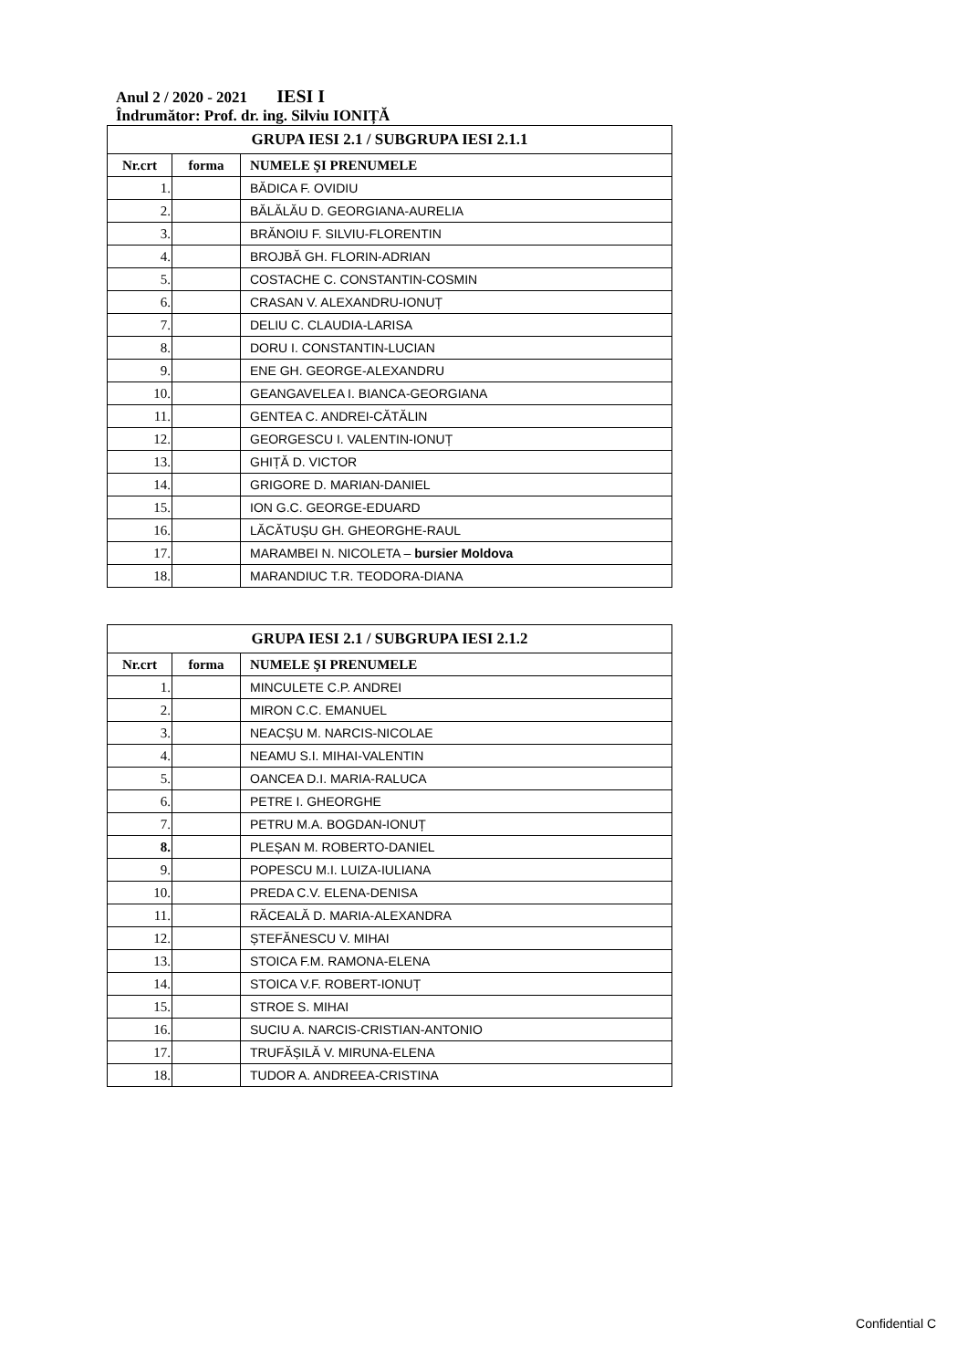Anul 2 / 2020 - 2021 IESI I
Îndrumător: Prof. dr. ing. Silviu IONIȚĂ
| GRUPA IESI 2.1 / SUBGRUPA IESI 2.1.1 | | |
| --- | --- | --- |
| Nr.crt | forma | NUMELE ŞI PRENUMELE |
| 1. | | BĂDICA F. OVIDIU |
| 2. | | BĂLĂLĂU D. GEORGIANA-AURELIA |
| 3. | | BRĂNOIU F. SILVIU-FLORENTIN |
| 4. | | BROJBĂ GH. FLORIN-ADRIAN |
| 5. | | COSTACHE C. CONSTANTIN-COSMIN |
| 6. | | CRASAN V. ALEXANDRU-IONUȚ |
| 7. | | DELIU C. CLAUDIA-LARISA |
| 8. | | DORU I. CONSTANTIN-LUCIAN |
| 9. | | ENE GH. GEORGE-ALEXANDRU |
| 10. | | GEANGAVELEA I. BIANCA-GEORGIANA |
| 11. | | GENTEA C. ANDREI-CĂTĂLIN |
| 12. | | GEORGESCU I. VALENTIN-IONUȚ |
| 13. | | GHIȚĂ D. VICTOR |
| 14. | | GRIGORE D. MARIAN-DANIEL |
| 15. | | ION G.C. GEORGE-EDUARD |
| 16. | | LĂCĂTUȘU GH. GHEORGHE-RAUL |
| 17. | | MARAMBEI N. NICOLETA – bursier Moldova |
| 18. | | MARANDIUC T.R. TEODORA-DIANA |
| GRUPA IESI 2.1 / SUBGRUPA IESI 2.1.2 | | |
| --- | --- | --- |
| Nr.crt | forma | NUMELE ŞI PRENUMELE |
| 1. | | MINCULETE C.P. ANDREI |
| 2. | | MIRON C.C. EMANUEL |
| 3. | | NEACȘU M. NARCIS-NICOLAE |
| 4. | | NEAMU S.I. MIHAI-VALENTIN |
| 5. | | OANCEA D.I. MARIA-RALUCA |
| 6. | | PETRE I. GHEORGHE |
| 7. | | PETRU M.A. BOGDAN-IONUȚ |
| 8. | | PLEȘAN M. ROBERTO-DANIEL |
| 9. | | POPESCU M.I. LUIZA-IULIANA |
| 10. | | PREDA C.V. ELENA-DENISA |
| 11. | | RĂCEALĂ D. MARIA-ALEXANDRA |
| 12. | | ȘTEFĂNESCU V. MIHAI |
| 13. | | STOICA F.M. RAMONA-ELENA |
| 14. | | STOICA V.F. ROBERT-IONUȚ |
| 15. | | STROE S. MIHAI |
| 16. | | SUCIU A. NARCIS-CRISTIAN-ANTONIO |
| 17. | | TRUFĂȘILĂ V. MIRUNA-ELENA |
| 18. | | TUDOR A. ANDREEA-CRISTINA |
Confidential C